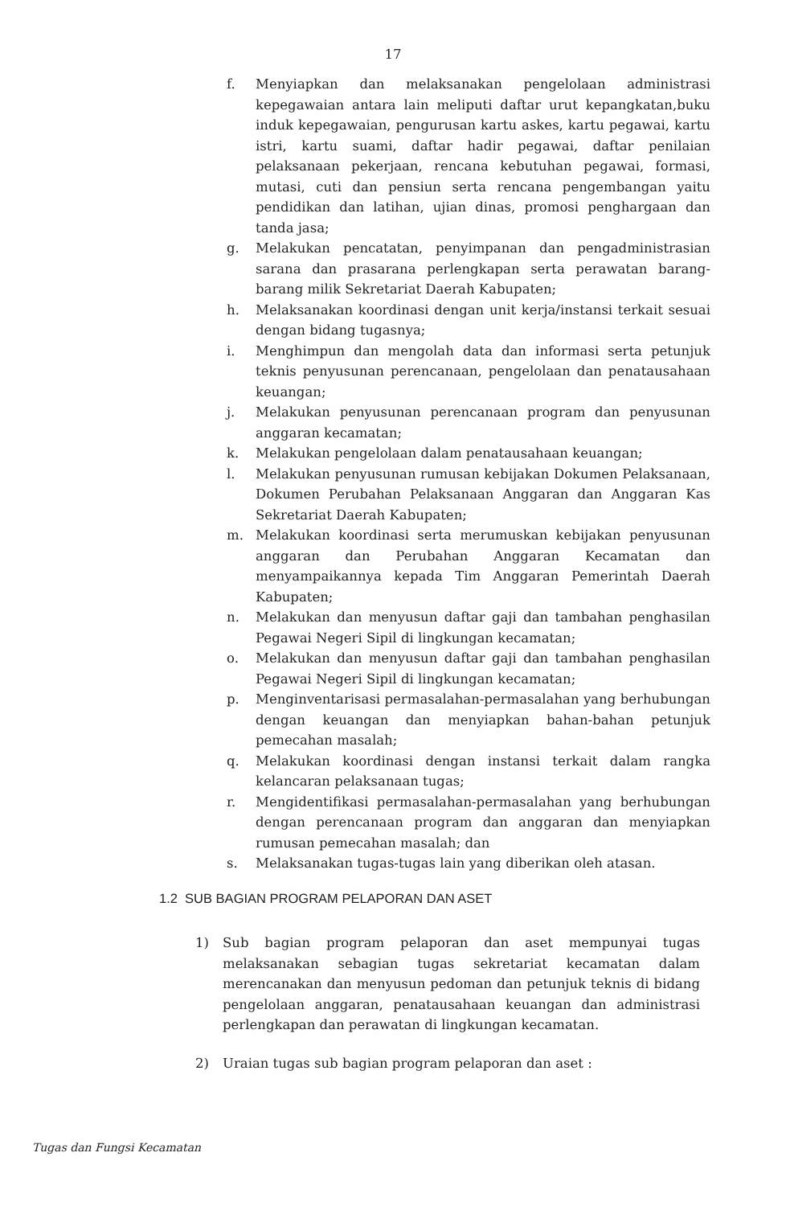17
f. Menyiapkan dan melaksanakan pengelolaan administrasi kepegawaian antara lain meliputi daftar urut kepangkatan,buku induk kepegawaian, pengurusan kartu askes, kartu pegawai, kartu istri, kartu suami, daftar hadir pegawai, daftar penilaian pelaksanaan pekerjaan, rencana kebutuhan pegawai, formasi, mutasi, cuti dan pensiun serta rencana pengembangan yaitu pendidikan dan latihan, ujian dinas, promosi penghargaan dan tanda jasa;
g. Melakukan pencatatan, penyimpanan dan pengadministrasian sarana dan prasarana perlengkapan serta perawatan barang-barang milik Sekretariat Daerah Kabupaten;
h. Melaksanakan koordinasi dengan unit kerja/instansi terkait sesuai dengan bidang tugasnya;
i. Menghimpun dan mengolah data dan informasi serta petunjuk teknis penyusunan perencanaan, pengelolaan dan penatausahaan keuangan;
j. Melakukan penyusunan perencanaan program dan penyusunan anggaran kecamatan;
k. Melakukan pengelolaan dalam penatausahaan keuangan;
l. Melakukan penyusunan rumusan kebijakan Dokumen Pelaksanaan, Dokumen Perubahan Pelaksanaan Anggaran dan Anggaran Kas Sekretariat Daerah Kabupaten;
m. Melakukan koordinasi serta merumuskan kebijakan penyusunan anggaran dan Perubahan Anggaran Kecamatan dan menyampaikannya kepada Tim Anggaran Pemerintah Daerah Kabupaten;
n. Melakukan dan menyusun daftar gaji dan tambahan penghasilan Pegawai Negeri Sipil di lingkungan kecamatan;
o. Melakukan dan menyusun daftar gaji dan tambahan penghasilan Pegawai Negeri Sipil di lingkungan kecamatan;
p. Menginventarisasi permasalahan-permasalahan yang berhubungan dengan keuangan dan menyiapkan bahan-bahan petunjuk pemecahan masalah;
q. Melakukan koordinasi dengan instansi terkait dalam rangka kelancaran pelaksanaan tugas;
r. Mengidentifikasi permasalahan-permasalahan yang berhubungan dengan perencanaan program dan anggaran dan menyiapkan rumusan pemecahan masalah; dan
s. Melaksanakan tugas-tugas lain yang diberikan oleh atasan.
1.2 SUB BAGIAN PROGRAM PELAPORAN DAN ASET
1) Sub bagian program pelaporan dan aset mempunyai tugas melaksanakan sebagian tugas sekretariat kecamatan dalam merencanakan dan menyusun pedoman dan petunjuk teknis di bidang pengelolaan anggaran, penatausahaan keuangan dan administrasi perlengkapan dan perawatan di lingkungan kecamatan.
2) Uraian tugas sub bagian program pelaporan dan aset :
Tugas dan Fungsi Kecamatan